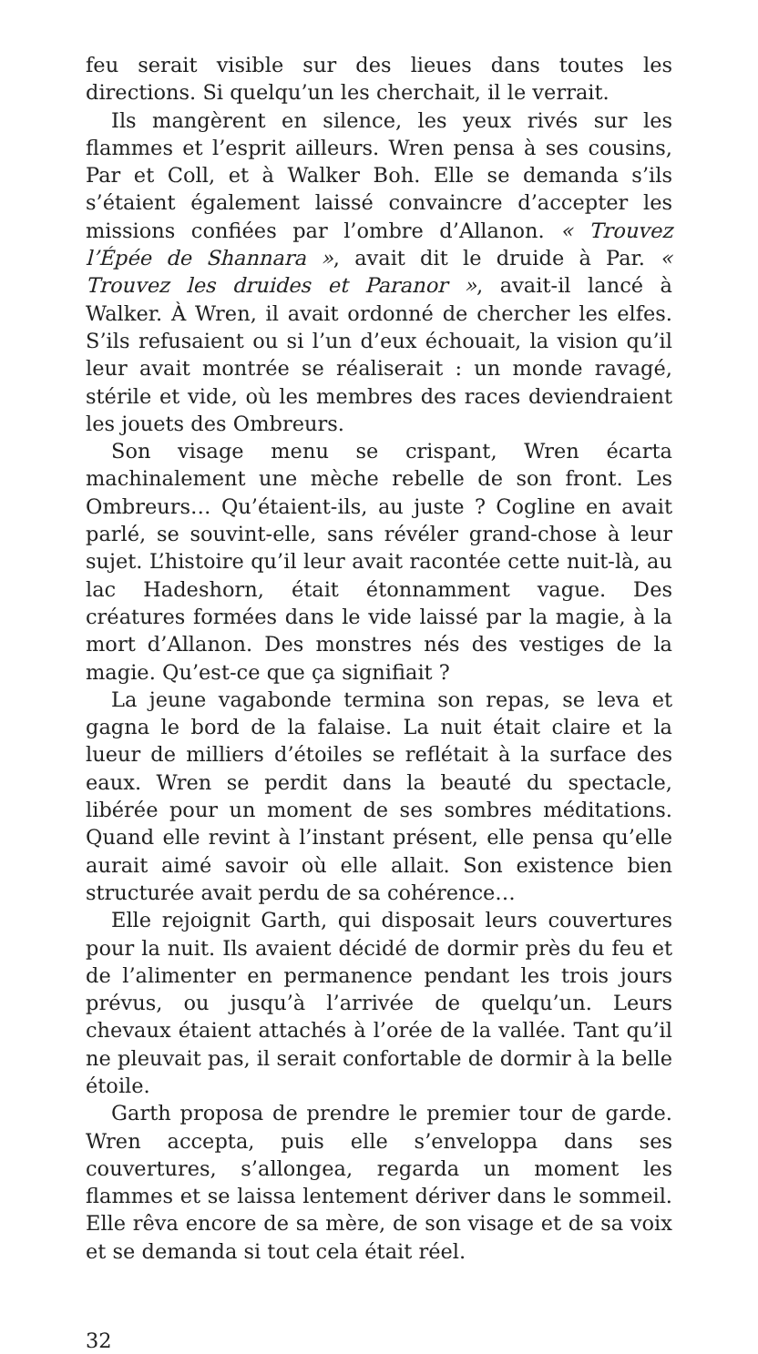feu serait visible sur des lieues dans toutes les directions. Si quelqu’un les cherchait, il le verrait.
Ils mangèrent en silence, les yeux rivés sur les flammes et l’esprit ailleurs. Wren pensa à ses cousins, Par et Coll, et à Walker Boh. Elle se demanda s’ils s’étaient également laissé convaincre d’accepter les missions confiées par l’ombre d’Allanon. « Trouvez l’Épée de Shannara », avait dit le druide à Par. « Trouvez les druides et Paranor », avait-il lancé à Walker. À Wren, il avait ordonné de chercher les elfes. S’ils refusaient ou si l’un d’eux échouait, la vision qu’il leur avait montrée se réaliserait : un monde ravagé, stérile et vide, où les membres des races deviendraient les jouets des Ombreurs.
Son visage menu se crispant, Wren écarta machinalement une mèche rebelle de son front. Les Ombreurs… Qu’étaient-ils, au juste ? Cogline en avait parlé, se souvint-elle, sans révéler grand-chose à leur sujet. L’histoire qu’il leur avait racontée cette nuit-là, au lac Hadeshorn, était étonnamment vague. Des créatures formées dans le vide laissé par la magie, à la mort d’Allanon. Des monstres nés des vestiges de la magie. Qu’est-ce que ça signifiait ?
La jeune vagabonde termina son repas, se leva et gagna le bord de la falaise. La nuit était claire et la lueur de milliers d’étoiles se reflétait à la surface des eaux. Wren se perdit dans la beauté du spectacle, libérée pour un moment de ses sombres méditations. Quand elle revint à l’instant présent, elle pensa qu’elle aurait aimé savoir où elle allait. Son existence bien structurée avait perdu de sa cohérence…
Elle rejoignit Garth, qui disposait leurs couvertures pour la nuit. Ils avaient décidé de dormir près du feu et de l’alimenter en permanence pendant les trois jours prévus, ou jusqu’à l’arrivée de quelqu’un. Leurs chevaux étaient attachés à l’orée de la vallée. Tant qu’il ne pleuvait pas, il serait confortable de dormir à la belle étoile.
Garth proposa de prendre le premier tour de garde. Wren accepta, puis elle s’enveloppa dans ses couvertures, s’allongea, regarda un moment les flammes et se laissa lentement dériver dans le sommeil. Elle rêva encore de sa mère, de son visage et de sa voix et se demanda si tout cela était réel.
32